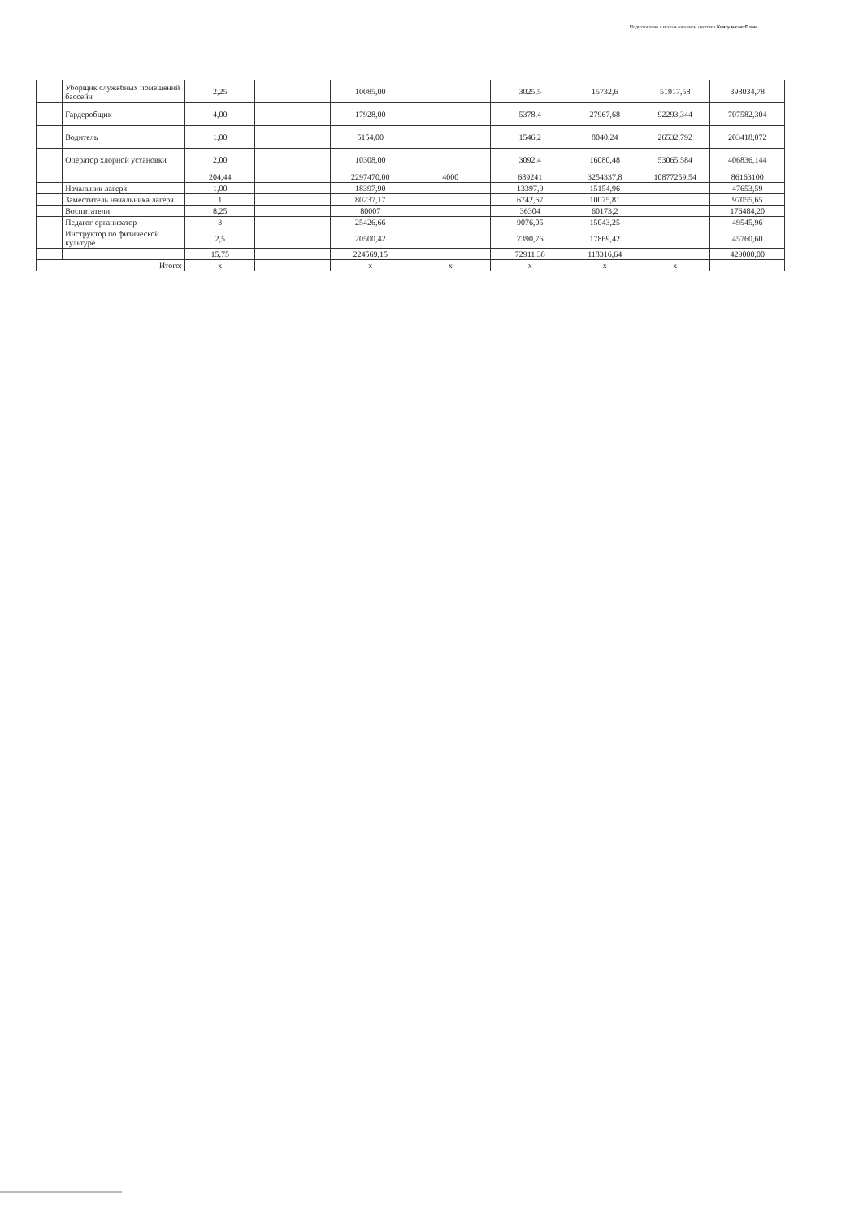Подготовлено с использованием системы КонсультантПлюс
| | Уборщик служебных помещений бассейн | 2,25 | | 10085,00 | | 3025,5 | 15732,6 | 51917,58 | 398034,78 |
| | Гардеробщик | 4,00 | | 17928,00 | | 5378,4 | 27967,68 | 92293,344 | 707582,304 |
| | Водитель | 1,00 | | 5154,00 | | 1546,2 | 8040,24 | 26532,792 | 203418,072 |
| | Оператор хлорной установки | 2,00 | | 10308,00 | | 3092,4 | 16080,48 | 53065,584 | 406836,144 |
| | | 204,44 | | 2297470,00 | 4000 | 689241 | 3254337,8 | 10877259,54 | 86163100 |
| | Начальник лагеря | 1,00 | | 18397,90 | | 13397,9 | 15154,96 | | 47653,59 |
| | Заместитель начальника лагеря | 1 | | 80237,17 | | 6742,67 | 10075,81 | | 97055,65 |
| | Воспитатели | 8,25 | | 80007 | | 36304 | 60173,2 | | 176484,20 |
| | Педагог организатор | 3 | | 25426,66 | | 9076,05 | 15043,25 | | 49545,96 |
| | Инструктор по физической культуре | 2,5 | | 20500,42 | | 7390,76 | 17869,42 | | 45760,60 |
| | | 15,75 | | 224569,15 | | 72911,38 | 118316,64 | | 429000,00 |
| Итого: | | x | | x | x | x | x | x | |